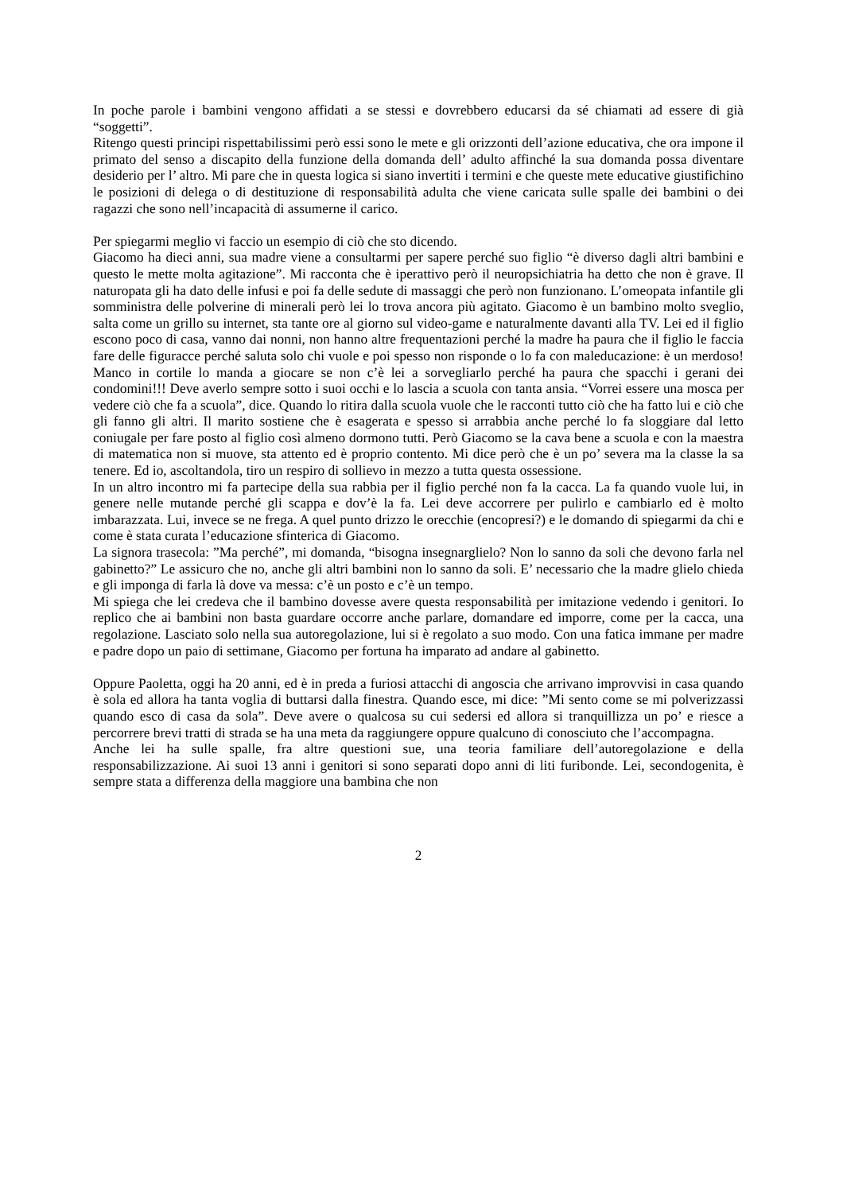In poche parole i bambini vengono affidati a se stessi e dovrebbero educarsi da sé chiamati ad essere di già “soggetti”.
Ritengo questi principi rispettabilissimi però essi sono le mete e gli orizzonti dell’azione educativa, che ora impone il primato del senso a discapito della funzione della domanda dell’ adulto affinché la sua domanda possa diventare desiderio per l’ altro. Mi pare che in questa logica si siano invertiti i termini e che queste mete educative giustifichino le posizioni di delega o di destituzione di responsabilità adulta che viene caricata sulle spalle dei bambini o dei ragazzi che sono nell’incapacità di assumerne il carico.
Per spiegarmi meglio vi faccio un esempio di ciò che sto dicendo.
Giacomo ha dieci anni, sua madre viene a consultarmi per sapere perché suo figlio “è diverso dagli altri bambini e questo le mette molta agitazione”. Mi racconta che è iperattivo però il neuropsichiatria ha detto che non è grave. Il naturopata gli ha dato delle infusi e poi fa delle sedute di massaggi che però non funzionano. L’omeopata infantile gli somministra delle polverine di minerali però lei lo trova ancora più agitato. Giacomo è un bambino molto sveglio, salta come un grillo su internet, sta tante ore al giorno sul video-game e naturalmente davanti alla TV. Lei ed il figlio escono poco di casa, vanno dai nonni, non hanno altre frequentazioni perché la madre ha paura che il figlio le faccia fare delle figuracce perché saluta solo chi vuole e poi spesso non risponde o lo fa con maleducazione: è un merdoso! Manco in cortile lo manda a giocare se non c’è lei a sorvegliarlo perché ha paura che spacchi i gerani dei condomini!!! Deve averlo sempre sotto i suoi occhi e lo lascia a scuola con tanta ansia. “Vorrei essere una mosca per vedere ciò che fa a scuola”, dice. Quando lo ritira dalla scuola vuole che le racconti tutto ciò che ha fatto lui e ciò che gli fanno gli altri. Il marito sostiene che è esagerata e spesso si arrabbia anche perché lo fa sloggiare dal letto coniugale per fare posto al figlio così almeno dormono tutti. Però Giacomo se la cava bene a scuola e con la maestra di matematica non si muove, sta attento ed è proprio contento. Mi dice però che è un po’ severa ma la classe la sa tenere. Ed io, ascoltandola, tiro un respiro di sollievo in mezzo a tutta questa ossessione.
In un altro incontro mi fa partecipe della sua rabbia per il figlio perché non fa la cacca. La fa quando vuole lui, in genere nelle mutande perché gli scappa e dov’è la fa. Lei deve accorrere per pulirlo e cambiarlo ed è molto imbarazzata. Lui, invece se ne frega. A quel punto drizzo le orecchie (encopresi?) e le domando di spiegarmi da chi e come è stata curata l’educazione sfinterica di Giacomo.
La signora trasecola: ”Ma perché”, mi domanda, “bisogna insegnarglielo? Non lo sanno da soli che devono farla nel gabinetto?” Le assicuro che no, anche gli altri bambini non lo sanno da soli. E’ necessario che la madre glielo chieda e gli imponga di farla là dove va messa: c’è un posto e c’è un tempo.
Mi spiega che lei credeva che il bambino dovesse avere questa responsabilità per imitazione vedendo i genitori. Io replico che ai bambini non basta guardare occorre anche parlare, domandare ed imporre, come per la cacca, una regolazione. Lasciato solo nella sua autoregolazione, lui si è regolato a suo modo. Con una fatica immane per madre e padre dopo un paio di settimane, Giacomo per fortuna ha imparato ad andare al gabinetto.
Oppure Paoletta, oggi ha 20 anni, ed è in preda a furiosi attacchi di angoscia che arrivano improvvisi in casa quando è sola ed allora ha tanta voglia di buttarsi dalla finestra. Quando esce, mi dice: ”Mi sento come se mi polverizzassi quando esco di casa da sola”. Deve avere o qualcosa su cui sedersi ed allora si tranquillizza un po’ e riesce a percorrere brevi tratti di strada se ha una meta da raggiungere oppure qualcuno di conosciuto che l’accompagna.
Anche lei ha sulle spalle, fra altre questioni sue, una teoria familiare dell’autoregolazione e della responsabilizzazione. Ai suoi 13 anni i genitori si sono separati dopo anni di liti furibonde. Lei, secondogenita, è sempre stata a differenza della maggiore una bambina che non
2